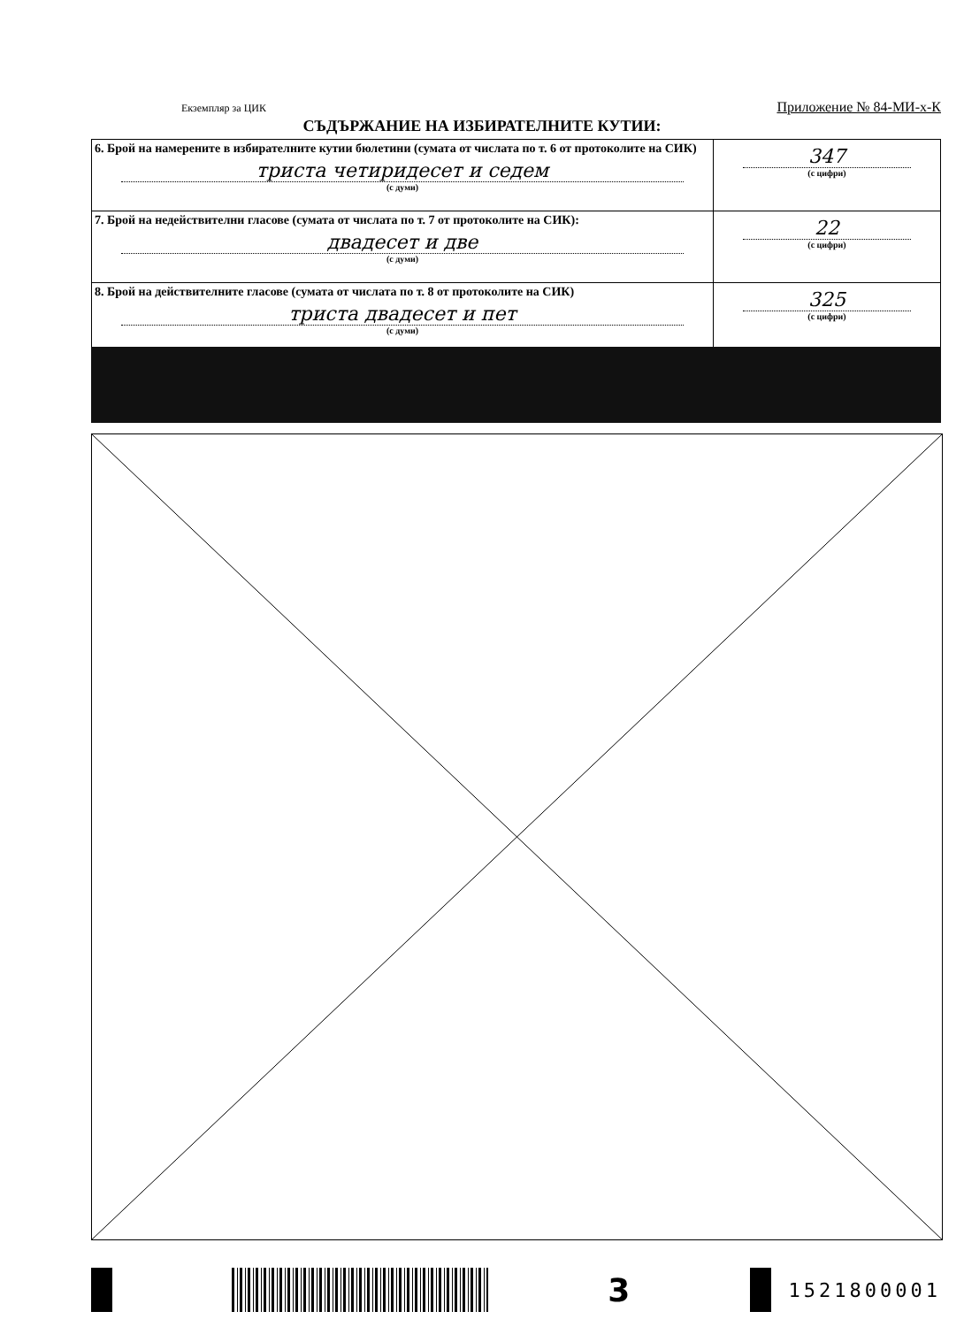Екземпляр за ЦИК Приложение № 84-МИ-х-К
СЪДЪРЖАНИЕ НА ИЗБИРАТЕЛНИТЕ КУТИИ:
| 6. Брой на намерените в избирателните кутии бюлетини (сумата от числата по т. 6 от протоколите на СИК) триста четиридесет и седем (с думи) | 347 (с цифри) |
| 7. Брой на недействителни гласове (сумата от числата по т. 7 от протоколите на СИК): двадесет и две (с думи) | 22 (с цифри) |
| 8. Брой на действителните гласове (сумата от числата по т. 8 от протоколите на СИК) триста двадесет и пет (с думи) | 325 (с цифри) |
3
1521800001